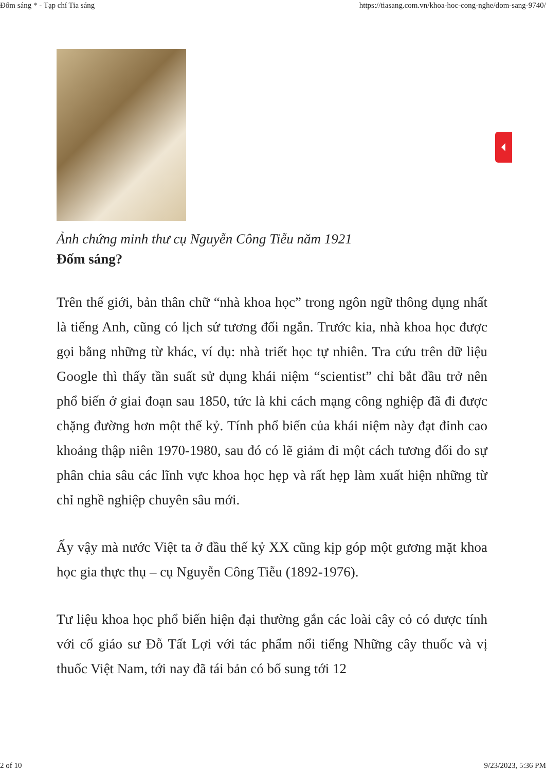Đốm sáng * - Tạp chí Tia sáng https://tiasang.com.vn/khoa-hoc-cong-nghe/dom-sang-9740/
Ảnh chứng minh thư cụ Nguyễn Công Tiễu năm 1921
Đốm sáng?
Trên thế giới, bản thân chữ “nhà khoa học” trong ngôn ngữ thông dụng nhất là tiếng Anh, cũng có lịch sử tương đối ngắn. Trước kia, nhà khoa học được gọi bằng những từ khác, ví dụ: nhà triết học tự nhiên. Tra cứu trên dữ liệu Google thì thấy tần suất sử dụng khái niệm “scientist” chỉ bắt đầu trở nên phổ biến ở giai đoạn sau 1850, tức là khi cách mạng công nghiệp đã đi được chặng đường hơn một thế kỷ. Tính phổ biến của khái niệm này đạt đỉnh cao khoảng thập niên 1970-1980, sau đó có lẽ giảm đi một cách tương đối do sự phân chia sâu các lĩnh vực khoa học hẹp và rất hẹp làm xuất hiện những từ chỉ nghề nghiệp chuyên sâu mới.
Ấy vậy mà nước Việt ta ở đầu thế kỷ XX cũng kịp góp một gương mặt khoa học gia thực thụ – cụ Nguyễn Công Tiễu (1892-1976).
Tư liệu khoa học phổ biến hiện đại thường gắn các loài cây cỏ có dược tính với cố giáo sư Đỗ Tất Lợi với tác phẩm nổi tiếng Những cây thuốc và vị thuốc Việt Nam, tới nay đã tái bản có bổ sung tới 12
2 of 10 9/23/2023, 5:36 PM